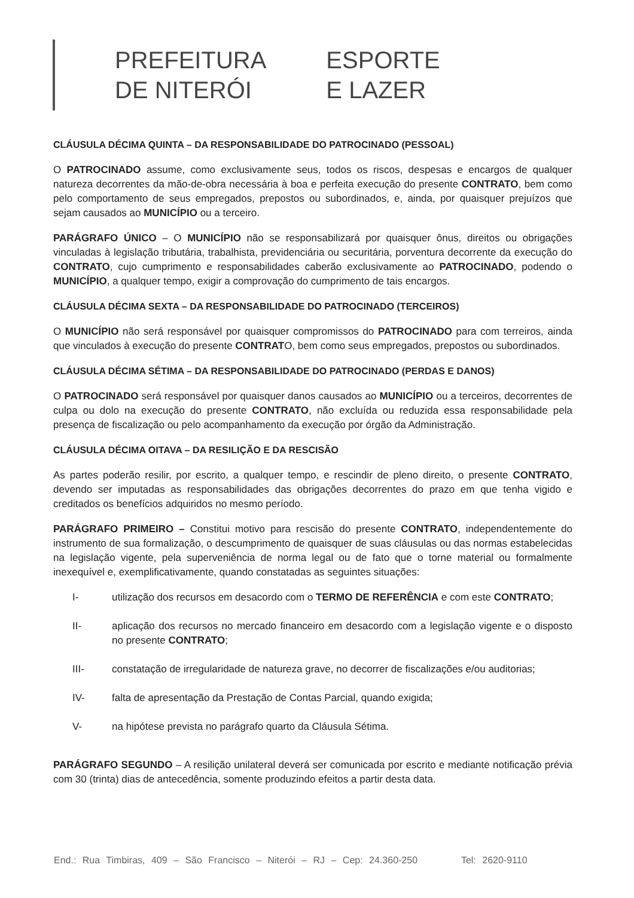PREFEITURA
DE NITERÓI
ESPORTE
E LAZER
CLÁUSULA DÉCIMA QUINTA – DA RESPONSABILIDADE DO PATROCINADO (PESSOAL)
O PATROCINADO assume, como exclusivamente seus, todos os riscos, despesas e encargos de qualquer natureza decorrentes da mão-de-obra necessária à boa e perfeita execução do presente CONTRATO, bem como pelo comportamento de seus empregados, prepostos ou subordinados, e, ainda, por quaisquer prejuízos que sejam causados ao MUNICÍPIO ou a terceiro.
PARÁGRAFO ÚNICO – O MUNICÍPIO não se responsabilizará por quaisquer ônus, direitos ou obrigações vinculadas à legislação tributária, trabalhista, previdenciária ou securitária, porventura decorrente da execução do CONTRATO, cujo cumprimento e responsabilidades caberão exclusivamente ao PATROCINADO, podendo o MUNICÍPIO, a qualquer tempo, exigir a comprovação do cumprimento de tais encargos.
CLÁUSULA DÉCIMA SEXTA – DA RESPONSABILIDADE DO PATROCINADO (TERCEIROS)
O MUNICÍPIO não será responsável por quaisquer compromissos do PATROCINADO para com terreiros, ainda que vinculados à execução do presente CONTRATO, bem como seus empregados, prepostos ou subordinados.
CLÁUSULA DÉCIMA SÉTIMA – DA RESPONSABILIDADE DO PATROCINADO (PERDAS E DANOS)
O PATROCINADO será responsável por quaisquer danos causados ao MUNICÍPIO ou a terceiros, decorrentes de culpa ou dolo na execução do presente CONTRATO, não excluída ou reduzida essa responsabilidade pela presença de fiscalização ou pelo acompanhamento da execução por órgão da Administração.
CLÁUSULA DÉCIMA OITAVA – DA RESILIÇÃO E DA RESCISÃO
As partes poderão resilir, por escrito, a qualquer tempo, e rescindir de pleno direito, o presente CONTRATO, devendo ser imputadas as responsabilidades das obrigações decorrentes do prazo em que tenha vigido e creditados os benefícios adquiridos no mesmo período.
PARÁGRAFO PRIMEIRO – Constitui motivo para rescisão do presente CONTRATO, independentemente do instrumento de sua formalização, o descumprimento de quaisquer de suas cláusulas ou das normas estabelecidas na legislação vigente, pela superveniência de norma legal ou de fato que o torne material ou formalmente inexequível e, exemplificativamente, quando constatadas as seguintes situações:
I- utilização dos recursos em desacordo com o TERMO DE REFERÊNCIA e com este CONTRATO;
II- aplicação dos recursos no mercado financeiro em desacordo com a legislação vigente e o disposto no presente CONTRATO;
III- constatação de irregularidade de natureza grave, no decorrer de fiscalizações e/ou auditorias;
IV- falta de apresentação da Prestação de Contas Parcial, quando exigida;
V- na hipótese prevista no parágrafo quarto da Cláusula Sétima.
PARÁGRAFO SEGUNDO – A resilição unilateral deverá ser comunicada por escrito e mediante notificação prévia com 30 (trinta) dias de antecedência, somente produzindo efeitos a partir desta data.
End.: Rua Timbiras, 409 – São Francisco – Niterói – RJ – Cep: 24.360-250 Tel: 2620-9110